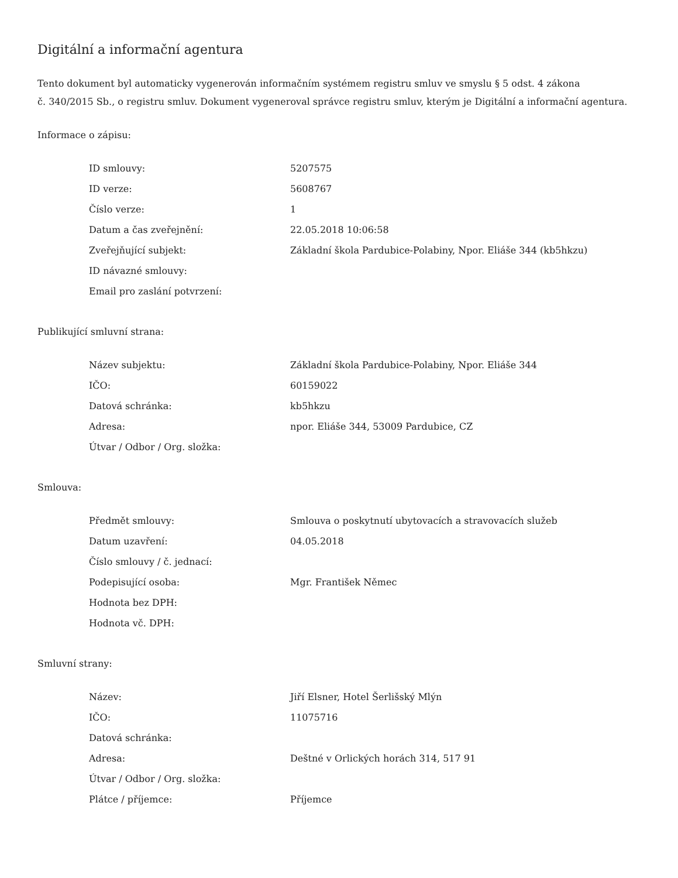Digitální a informační agentura
Tento dokument byl automaticky vygenerován informačním systémem registru smluv ve smyslu § 5 odst. 4 zákona
č. 340/2015 Sb., o registru smluv. Dokument vygeneroval správce registru smluv, kterým je Digitální a informační agentura.
Informace o zápisu:
| ID smlouvy: | 5207575 |
| ID verze: | 5608767 |
| Číslo verze: | 1 |
| Datum a čas zveřejnění: | 22.05.2018 10:06:58 |
| Zveřejňující subjekt: | Základní škola Pardubice-Polabiny, Npor. Eliáše 344 (kb5hkzu) |
| ID návazné smlouvy: | |
| Email pro zaslání potvrzení: | |
Publikující smluvní strana:
| Název subjektu: | Základní škola Pardubice-Polabiny, Npor. Eliáše 344 |
| IČO: | 60159022 |
| Datová schránka: | kb5hkzu |
| Adresa: | npor. Eliáše 344, 53009 Pardubice, CZ |
| Útvar / Odbor / Org. složka: | |
Smlouva:
| Předmět smlouvy: | Smlouva o poskytnutí ubytovacích a stravovacích služeb |
| Datum uzavření: | 04.05.2018 |
| Číslo smlouvy / č. jednací: | |
| Podepisující osoba: | Mgr. František Němec |
| Hodnota bez DPH: | |
| Hodnota vč. DPH: | |
Smluvní strany:
| Název: | Jiří Elsner, Hotel Šerlišský Mlýn |
| IČO: | 11075716 |
| Datová schránka: | |
| Adresa: | Deštné v Orlických horách 314, 517 91 |
| Útvar / Odbor / Org. složka: | |
| Plátce / příjemce: | Příjemce |